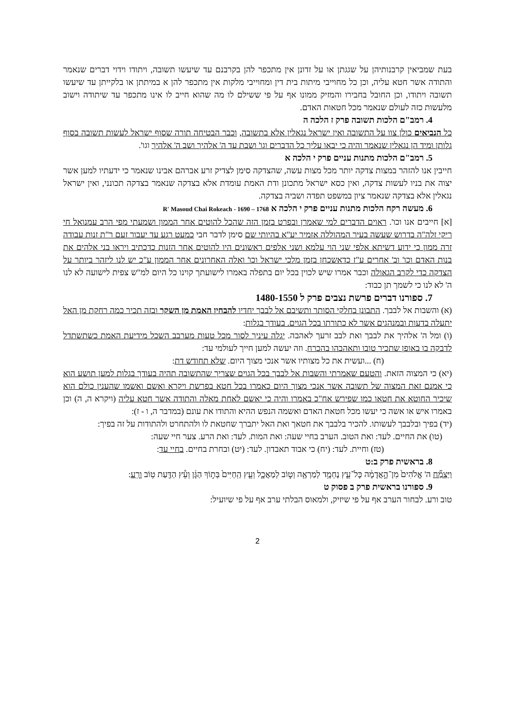בעת שמביאין קרבנותיהן על שגגתן או על זדונן אין מתכפר להן בקרבנם עד שיעשו תשובה, ויתודו וידוי דברים שנאמר והתודה אשר חטא עליה, וכן כל מחוייבי מיתות בית דין ומחוייבי מלקות אין מתכפר להן א במיתתן או בלקייתן עד שיעשו תשובה ויתודו, וכן החובל בחבירו והמזיק ממונו אף על פי ששילם לו מה שהוא חייב לו אינו מתכפר עד שיתודה וישוב מלעשות כזה לעולם שנאמר מכל חטאות האדם.
4. רמב"ם הלכות תשובה פרק ז הלכה ה
כל הנביאים כולן צוו על התשובה ואין ישראל נגאלין אלא בתשובה, וכבר הבטיחה תורה שסוף ישראל לעשות תשובה בסוף גלותן ומיד הן נגאלין שנאמר והיה כי יבאו עליך כל הדברים וגו' ושבת עד ה' אלהיך ושב ה' אלהיך וגו'.
5. רמב"ם הלכות מתנות עניים פרק י הלכה א
חייבין אנו להזהר במצות צדקה יותר מכל מצות עשה, שהצדקה סימן לצדיק זרע אברהם אבינו שנאמר כי ידעתיו למען אשר יצוה את בניו לעשות צדקה, ואין כסא ישראל מתכונן ודת האמת עומדת אלא בצדקה שנאמר בצדקה תכונני, ואין ישראל נגאלין אלא בצדקה שנאמר ציון במשפט תפדה ושביה בצדקה.
6. מעשה רקח הלכות מתנות עניים פרק י הלכה א 1768 – 1690 - R' Masoud Chai Rokeach
[א] חייבים אנו וכו'. ראוים הדברים למי שאמרן ובפרט בזמן הזה שהכל להוטים אחר הממון ושמעתי מפי הרב עמנואל חי ריקי זלה"ה בדרוש שעשה בעיר המהוללה אזמיר יע"א בהיותי שם סימן לדבר חבי כמעט רגע עד יעבור זעם ר"ת זנות עבודה זרה ממון כי ידוע דשיתא אלפי שני הוי עלמא ושני אלפים ראשונים היו להוטים אחר הזנות כדכתיב ויראו בני אלהים את בנות האדם וכו' וב' אחרים ע"ז כדאשכחן בזמן מלכי ישראל וכו' ואלה האחרונים אחר הממון ע"כ יש לנו ליזהר ביותר על הצדקה כדי לקרב הגאולה וכבר אמרו שיש לכוין בכל יום בתפלה באמרו לישועתך קוינו כל היום למ"ש צפית לישועה לא לנו ה' לא לנו כי לשמך תן כבוד:
7. ספורנו דברים פרשת נצבים פרק ל 1480-1550
(א) והשבות אל לבבך. התבונן בחלקי הסותר ותשיבם אל לבבך יחדיו להבחין האמת מן השקר ובזה תכיר כמה רחקת מן האל יתעלה בדעות ובמנהגים אשר לא כתורתו בכל הגוים. בעודך בגלות:
(ו) ומל ה' אלהיך את לבבך ואת לבב זרעך לאהבה. יגלה עיניך לסור מכל טעות מערבב השכל מידיעת האמת כשתשתדל לדבקה בו באופן שתכיר טובו ותאהבהו בהכרח. וזה יעשה למען חייך לעולמי עד:
(ח) ...ועשית את כל מצותיו אשר אנכי מצוך היום. שלא תחודש דת:
(יא) כי המצוה הזאת. והטעם שאמרתי והשבות אל לבבך בכל הגוים שצריך שהתשובה תהיה בעודך בגלות למען תושע הוא כי אמנם זאת המצוה של תשובה אשר אנכי מצוך היום כאמרו בכל חטא בפרשת ויקרא ואשם ואשמו שהענין כולם הוא שיכיר החוטא את חטאו כמו שפירש אח"כ באמרו והיה כי יאשם לאחת מאלה והתודה אשר חטא עליה (ויקרא ה, ה) וכן באמרו איש או אשה כי יעשו מכל חטאת האדם ואשמה הנפש ההיא והתודו את עונם (במדבר ה, ו - ז):
(יד) בפיך ובלבבך לעשותו. להכיר בלבבך את חטאך ואת האל יתברך שחטאת לו ולהתחרט ולהתודות על זה בפיך:
(טו) את החיים. לעד: ואת הטוב. הערב בחיי שעה: ואת המות. לעד: ואת הרע. צער חיי שעה:
(טז) וחיית. לעד: (יח) כי אבוד תאבדון. לעד: (יט) ובחרת בחיים. בחיי עד:
8. בראשית פרק ב:ט
וַיַּצְמַ֞ח ה' אֱלֹהִים֙ מִן־הָ֣אֲדָמָ֔ה כָּל־עֵ֛ץ נֶחְמָ֥ד לְמַרְאֶ֖ה וְט֣וֹב לְמַאֲכָ֑ל וְעֵ֤ץ הַֽחַיִּים֙ בְּת֣וֹךְ הַגָּ֔ן וְעֵ֕ץ הַדַּ֖עַת ט֥וֹב וָרָֽע:
9. ספורנו בראשית פרק ב פסוק ט
טוב ורע. לבחור הערב אף על פי שיזיק, ולמאוס הבלתי ערב אף על פי שיועיל:
2